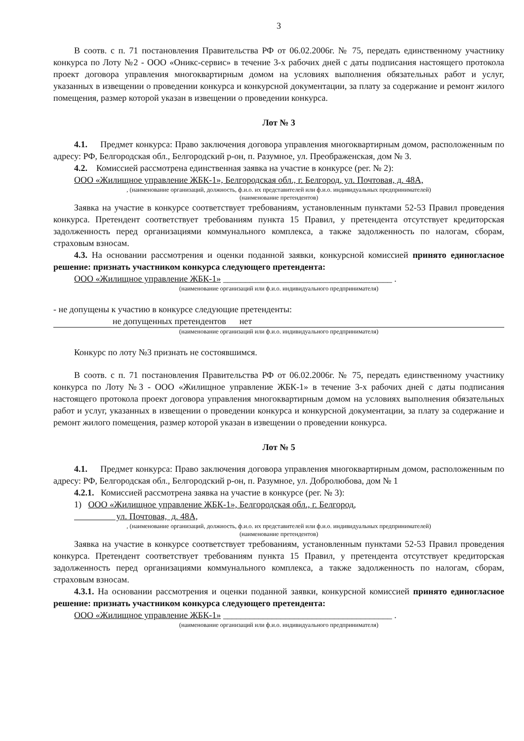3
В соотв. с п. 71 постановления Правительства РФ от 06.02.2006г. № 75, передать единственному участнику конкурса по Лоту №2 - ООО «Оникс-сервис» в течение 3-х рабочих дней с даты подписания настоящего протокола проект договора управления многоквартирным домом на условиях выполнения обязательных работ и услуг, указанных в извещении о проведении конкурса и конкурсной документации, за плату за содержание и ремонт жилого помещения, размер которой указан в извещении о проведении конкурса.
Лот № 3
4.1. Предмет конкурса: Право заключения договора управления многоквартирным домом, расположенным по адресу: РФ, Белгородская обл., Белгородский р-он, п. Разумное, ул. Преображенская, дом № 3.
4.2. Комиссией рассмотрена единственная заявка на участие в конкурсе (рег. № 2):
ООО «Жилищное управление ЖБК-1», Белгородская обл., г. Белгород, ул. Почтовая, д. 48А,
, (наименование организаций, должность, ф.и.о. их представителей или ф.и.о. индивидуальных предпринимателей)
(наименование претендентов)
Заявка на участие в конкурсе соответствует требованиям, установленным пунктами 52-53 Правил проведения конкурса. Претендент соответствует требованиям пункта 15 Правил, у претендента отсутствует кредиторская задолженность перед организациями коммунального комплекса, а также задолженность по налогам, сборам, страховым взносам.
4.3. На основании рассмотрения и оценки поданной заявки, конкурсной комиссией принято единогласное решение: признать участником конкурса следующего претендента:
ООО «Жилищное управление ЖБК-1» ______________________________________ .
(наименование организаций или ф.и.о. индивидуального предпринимателя)
- не допущены к участию в конкурсе следующие претенденты:
не допущенных претендентов нет
(наименование организаций или ф.и.о. индивидуального предпринимателя)
Конкурс по лоту №3 признать не состоявшимся.
В соотв. с п. 71 постановления Правительства РФ от 06.02.2006г. № 75, передать единственному участнику конкурса по Лоту №3 - ООО «Жилищное управление ЖБК-1» в течение 3-х рабочих дней с даты подписания настоящего протокола проект договора управления многоквартирным домом на условиях выполнения обязательных работ и услуг, указанных в извещении о проведении конкурса и конкурсной документации, за плату за содержание и ремонт жилого помещения, размер которой указан в извещении о проведении конкурса.
Лот № 5
4.1. Предмет конкурса: Право заключения договора управления многоквартирным домом, расположенным по адресу: РФ, Белгородская обл., Белгородский р-он, п. Разумное, ул. Добролюбова, дом № 1
4.2.1. Комиссией рассмотрена заявка на участие в конкурсе (рег. № 3):
1) ООО «Жилищное управление ЖБК-1», Белгородская обл., г. Белгород,
ул. Почтовая, д. 48А,
, (наименование организаций, должность, ф.и.о. их представителей или ф.и.о. индивидуальных предпринимателей)
(наименование претендентов)
Заявка на участие в конкурсе соответствует требованиям, установленным пунктами 52-53 Правил проведения конкурса. Претендент соответствует требованиям пункта 15 Правил, у претендента отсутствует кредиторская задолженность перед организациями коммунального комплекса, а также задолженность по налогам, сборам, страховым взносам.
4.3.1. На основании рассмотрения и оценки поданной заявки, конкурсной комиссией принято единогласное решение: признать участником конкурса следующего претендента:
ООО «Жилищное управление ЖБК-1» ______________________________________ .
(наименование организаций или ф.и.о. индивидуального предпринимателя)